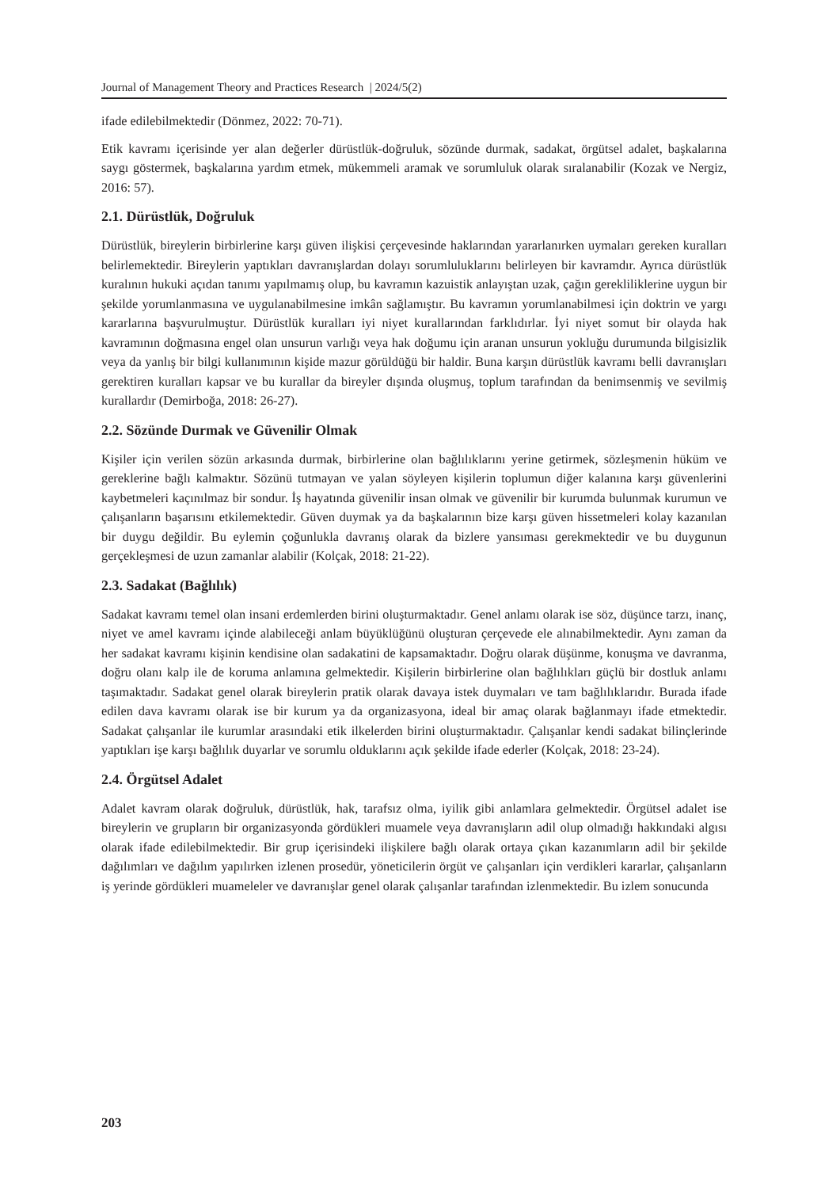Journal of Management Theory and Practices Research | 2024/5(2)
ifade edilebilmektedir (Dönmez, 2022: 70-71).
Etik kavramı içerisinde yer alan değerler dürüstlük-doğruluk, sözünde durmak, sadakat, örgütsel adalet, başkalarına saygı göstermek, başkalarına yardım etmek, mükemmeli aramak ve sorumluluk olarak sıralanabilir (Kozak ve Nergiz, 2016: 57).
2.1. Dürüstlük, Doğruluk
Dürüstlük, bireylerin birbirlerine karşı güven ilişkisi çerçevesinde haklarından yararlanırken uymaları gereken kuralları belirlemektedir. Bireylerin yaptıkları davranışlardan dolayı sorumluluklarını belirleyen bir kavramdır. Ayrıca dürüstlük kuralının hukuki açıdan tanımı yapılmamış olup, bu kavramın kazuistik anlayıştan uzak, çağın gerekliliklerine uygun bir şekilde yorumlanmasına ve uygulanabilmesine imkân sağlamıştır. Bu kavramın yorumlanabilmesi için doktrin ve yargı kararlarına başvurulmuştur. Dürüstlük kuralları iyi niyet kurallarından farklıdırlar. İyi niyet somut bir olayda hak kavramının doğmasına engel olan unsurun varlığı veya hak doğumu için aranan unsurun yokluğu durumunda bilgisizlik veya da yanlış bir bilgi kullanımının kişide mazur görüldüğü bir haldir. Buna karşın dürüstlük kavramı belli davranışları gerektiren kuralları kapsar ve bu kurallar da bireyler dışında oluşmuş, toplum tarafından da benimsenmiş ve sevilmiş kurallardır (Demirboğa, 2018: 26-27).
2.2. Sözünde Durmak ve Güvenilir Olmak
Kişiler için verilen sözün arkasında durmak, birbirlerine olan bağlılıklarını yerine getirmek, sözleşmenin hüküm ve gereklerine bağlı kalmaktır. Sözünü tutmayan ve yalan söyleyen kişilerin toplumun diğer kalanına karşı güvenlerini kaybetmeleri kaçınılmaz bir sondur. İş hayatında güvenilir insan olmak ve güvenilir bir kurumda bulunmak kurumun ve çalışanların başarısını etkilemektedir. Güven duymak ya da başkalarının bize karşı güven hissetmeleri kolay kazanılan bir duygu değildir. Bu eylemin çoğunlukla davranış olarak da bizlere yansıması gerekmektedir ve bu duygunun gerçekleşmesi de uzun zamanlar alabilir (Kolçak, 2018: 21-22).
2.3. Sadakat (Bağlılık)
Sadakat kavramı temel olan insani erdemlerden birini oluşturmaktadır. Genel anlamı olarak ise söz, düşünce tarzı, inanç, niyet ve amel kavramı içinde alabileceği anlam büyüklüğünü oluşturan çerçevede ele alınabilmektedir. Aynı zaman da her sadakat kavramı kişinin kendisine olan sadakatini de kapsamaktadır. Doğru olarak düşünme, konuşma ve davranma, doğru olanı kalp ile de koruma anlamına gelmektedir. Kişilerin birbirlerine olan bağlılıkları güçlü bir dostluk anlamı taşımaktadır. Sadakat genel olarak bireylerin pratik olarak davaya istek duymaları ve tam bağlılıklarıdır. Burada ifade edilen dava kavramı olarak ise bir kurum ya da organizasyona, ideal bir amaç olarak bağlanmayı ifade etmektedir. Sadakat çalışanlar ile kurumlar arasındaki etik ilkelerden birini oluşturmaktadır. Çalışanlar kendi sadakat bilinçlerinde yaptıkları işe karşı bağlılık duyarlar ve sorumlu olduklarını açık şekilde ifade ederler (Kolçak, 2018: 23-24).
2.4. Örgütsel Adalet
Adalet kavram olarak doğruluk, dürüstlük, hak, tarafsız olma, iyilik gibi anlamlara gelmektedir. Örgütsel adalet ise bireylerin ve grupların bir organizasyonda gördükleri muamele veya davranışların adil olup olmadığı hakkındaki algısı olarak ifade edilebilmektedir. Bir grup içerisindeki ilişkilere bağlı olarak ortaya çıkan kazanımların adil bir şekilde dağılımları ve dağılım yapılırken izlenen prosedür, yöneticilerin örgüt ve çalışanları için verdikleri kararlar, çalışanların iş yerinde gördükleri muameleler ve davranışlar genel olarak çalışanlar tarafından izlenmektedir. Bu izlem sonucunda
203